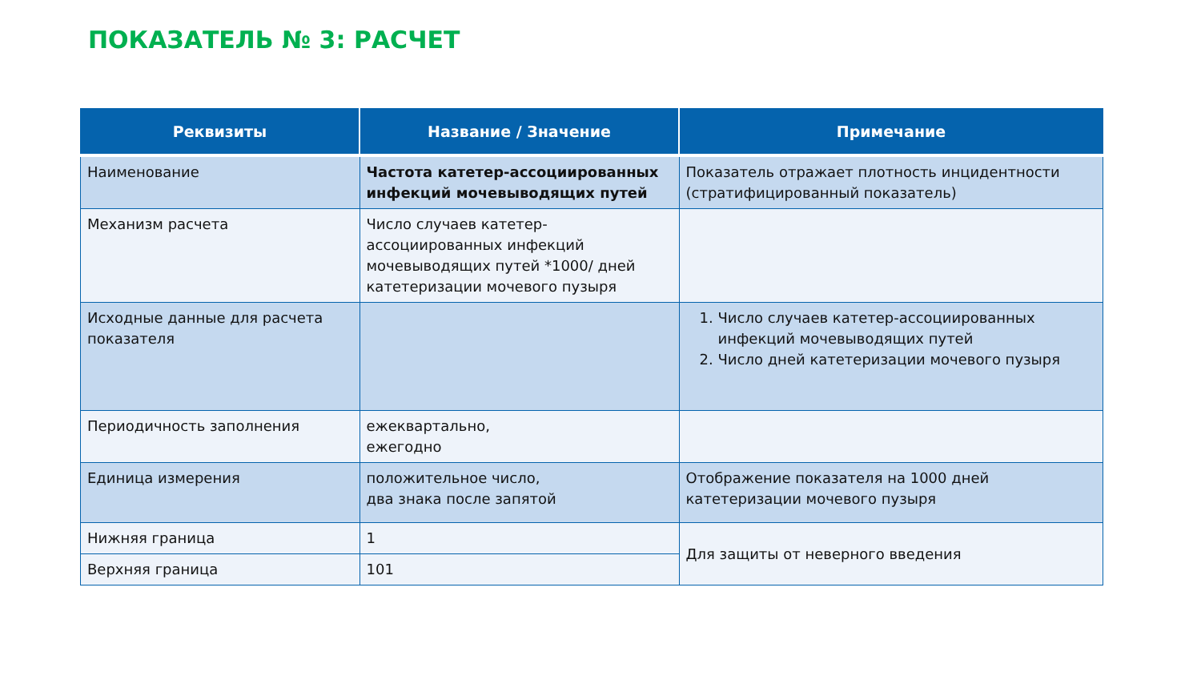ПОКАЗАТЕЛЬ № 3: РАСЧЕТ
| Реквизиты | Название / Значение | Примечание |
| --- | --- | --- |
| Наименование | Частота катетер-ассоциированных инфекций мочевыводящих путей | Показатель отражает плотность инцидентности (стратифицированный показатель) |
| Механизм расчета | Число случаев катетер-ассоциированных инфекций мочевыводящих путей *1000/ дней катетеризации мочевого пузыря | |
| Исходные данные для расчета показателя | | 1. Число случаев катетер-ассоциированных инфекций мочевыводящих путей 2. Число дней катетеризации мочевого пузыря |
| Периодичность заполнения | ежеквартально, ежегодно | |
| Единица измерения | положительное число, два знака после запятой | Отображение показателя на 1000 дней катетеризации мочевого пузыря |
| Нижняя граница | 1 | Для защиты от неверного введения |
| Верхняя граница | 101 | |